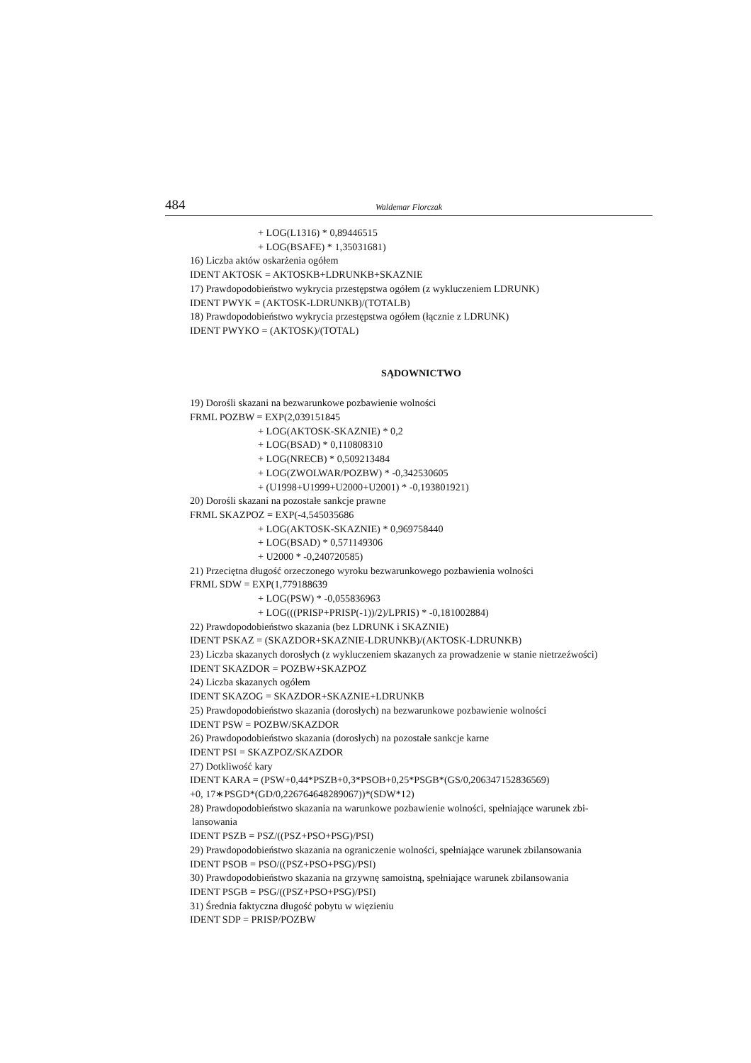484
Waldemar Florczak
+ LOG(L1316) * 0,89446515
+ LOG(BSAFE) * 1,35031681)
16) Liczba aktów oskarżenia ogółem
IDENT AKTOSK = AKTOSKB+LDRUNKB+SKAZNIE
17) Prawdopodobieństwo wykrycia przestępstwa ogółem (z wykluczeniem LDRUNK)
IDENT PWYK = (AKTOSK-LDRUNKB)/(TOTALB)
18) Prawdopodobieństwo wykrycia przestępstwa ogółem (łącznie z LDRUNK)
IDENT PWYKO = (AKTOSK)/(TOTAL)
SĄDOWNICTWO
19) Dorośli skazani na bezwarunkowe pozbawienie wolności
FRML POZBW = EXP(2,039151845
+ LOG(AKTOSK-SKAZNIE) * 0,2
+ LOG(BSAD) * 0,110808310
+ LOG(NRECB) * 0,509213484
+ LOG(ZWOLWAR/POZBW) * -0,342530605
+ (U1998+U1999+U2000+U2001) * -0,193801921)
20) Dorośli skazani na pozostałe sankcje prawne
FRML SKAZPOZ = EXP(-4,545035686
+ LOG(AKTOSK-SKAZNIE) * 0,969758440
+ LOG(BSAD) * 0,571149306
+ U2000 * -0,240720585)
21) Przeciętna długość orzeczonego wyroku bezwarunkowego pozbawienia wolności
FRML SDW = EXP(1,779188639
+ LOG(PSW) * -0,055836963
+ LOG(((PRISP+PRISP(-1))/2)/LPRIS) * -0,181002884)
22) Prawdopodobieństwo skazania (bez LDRUNK i SKAZNIE)
IDENT PSKAZ = (SKAZDOR+SKAZNIE-LDRUNKB)/(AKTOSK-LDRUNKB)
23) Liczba skazanych dorosłych (z wykluczeniem skazanych za prowadzenie w stanie nietrzeźwości)
IDENT SKAZDOR = POZBW+SKAZPOZ
24) Liczba skazanych ogółem
IDENT SKAZOG = SKAZDOR+SKAZNIE+LDRUNKB
25) Prawdopodobieństwo skazania (dorosłych) na bezwarunkowe pozbawienie wolności
IDENT PSW = POZBW/SKAZDOR
26) Prawdopodobieństwo skazania (dorosłych) na pozostałe sankcje karne
IDENT PSI = SKAZPOZ/SKAZDOR
27) Dotkliwość kary
IDENT KARA = (PSW+0,44*PSZB+0,3*PSOB+0,25*PSGB*(GS/0,206347152836569)
+0, 17∗PSGD*(GD/0,226764648289067))*(SDW*12)
28) Prawdopodobieństwo skazania na warunkowe pozbawienie wolności, spełniające warunek zbi-
lansowania
IDENT PSZB = PSZ/((PSZ+PSO+PSG)/PSI)
29) Prawdopodobieństwo skazania na ograniczenie wolności, spełniające warunek zbilansowania
IDENT PSOB = PSO/((PSZ+PSO+PSG)/PSI)
30) Prawdopodobieństwo skazania na grzywnę samoistną, spełniające warunek zbilansowania
IDENT PSGB = PSG/((PSZ+PSO+PSG)/PSI)
31) Średnia faktyczna długość pobytu w więzieniu
IDENT SDP = PRISP/POZBW